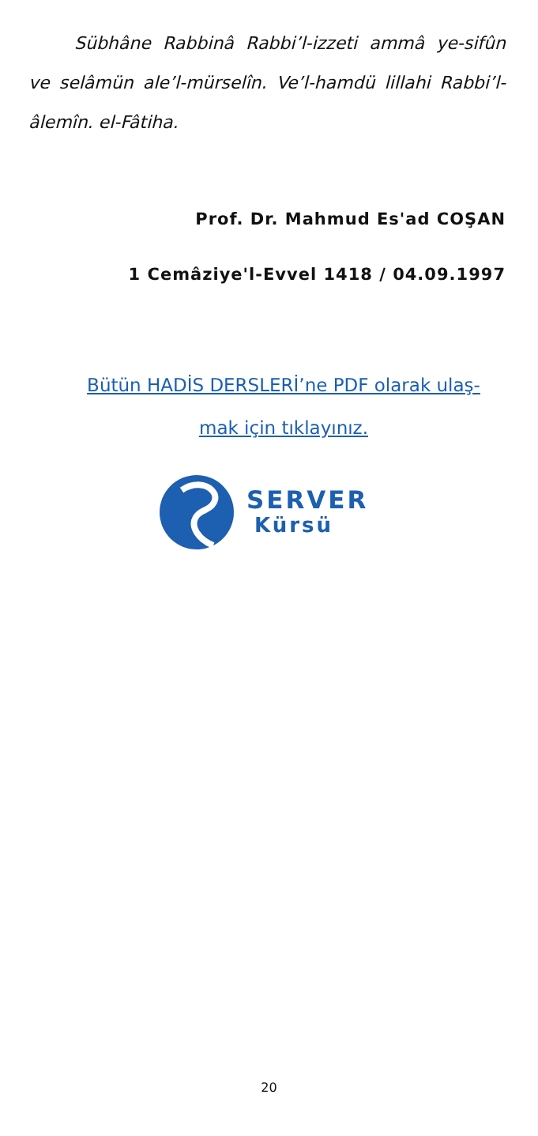Sübhâne Rabbinâ Rabbi’l-izzeti ammâ ye-sifûn ve selâmün ale’l-mürselîn. Ve’l-hamdü lillahi Rabbi’l-âlemîn. el-Fâtiha.
Prof. Dr. Mahmud Es'ad COŞAN
1 Cemâziye'l-Evvel 1418 / 04.09.1997
Bütün HADİS DERSLERİ’ne PDF olarak ulaş-
mak için tıklayınız.
SERVER
Kürsü
20